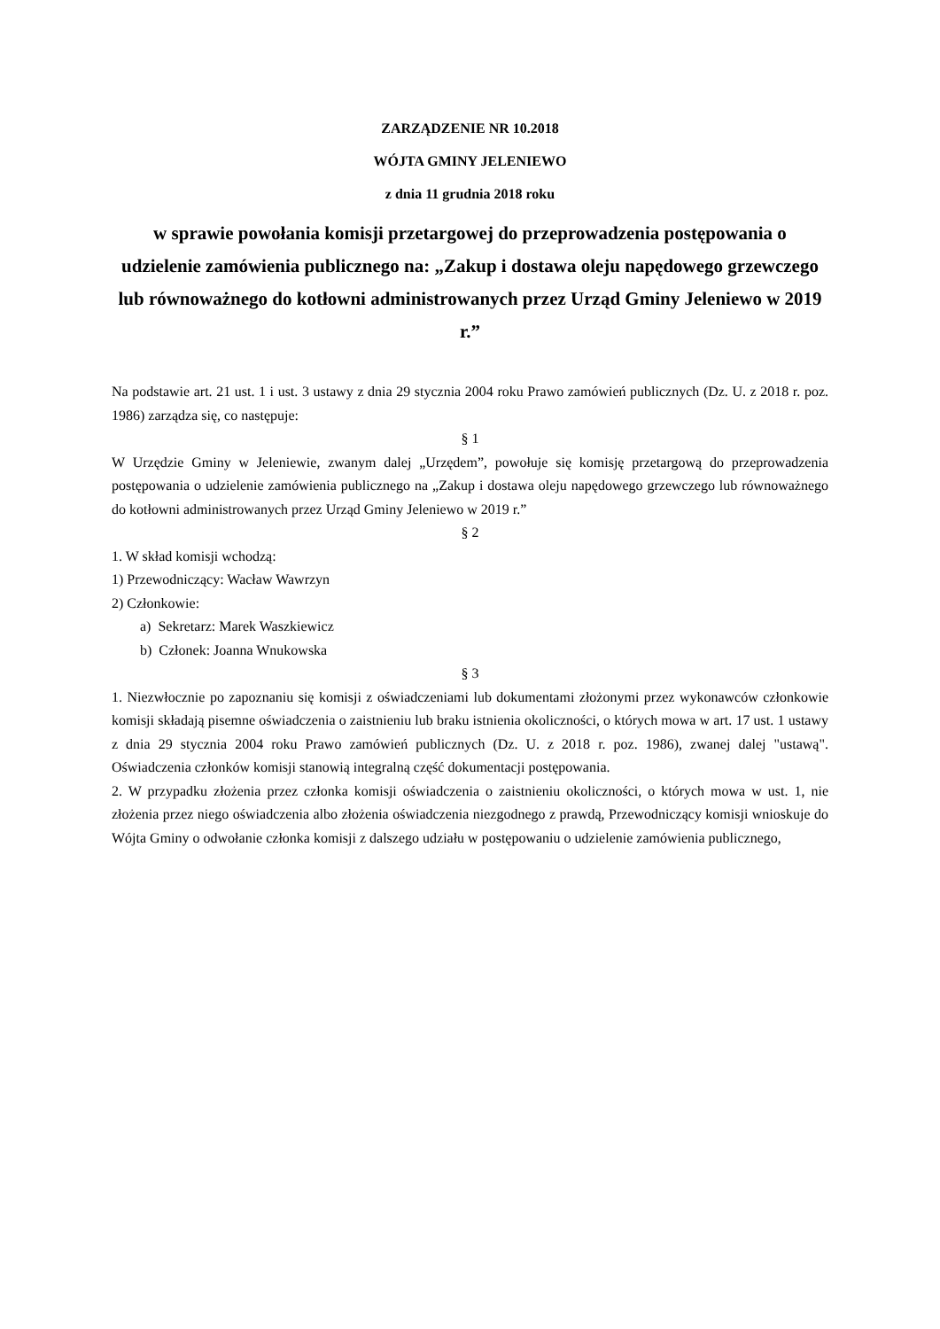ZARZĄDZENIE NR 10.2018
WÓJTA GMINY JELENIEWO
z dnia 11 grudnia 2018 roku
w sprawie powołania komisji przetargowej do przeprowadzenia postępowania o udzielenie zamówienia publicznego na: „Zakup i dostawa oleju napędowego grzewczego lub równoważnego do kotłowni administrowanych przez Urząd Gminy Jeleniewo w 2019 r.”
Na podstawie art. 21 ust. 1 i ust. 3 ustawy z dnia 29 stycznia 2004 roku Prawo zamówień publicznych (Dz. U. z 2018 r. poz. 1986) zarządza się, co następuje:
§ 1
W Urzędzie Gminy w Jeleniewie, zwanym dalej „Urzędem”, powołuje się komisję przetargową do przeprowadzenia postępowania o udzielenie zamówienia publicznego na „Zakup i dostawa oleju napędowego grzewczego lub równoważnego do kotłowni administrowanych przez Urząd Gminy Jeleniewo w 2019 r.”
§ 2
1. W skład komisji wchodzą:
1) Przewodniczący: Wacław Wawrzyn
2) Członkowie:
a) Sekretarz: Marek Waszkiewicz
b) Członek: Joanna Wnukowska
§ 3
1. Niezwłocznie po zapoznaniu się komisji z oświadczeniami lub dokumentami złożonymi przez wykonawców członkowie komisji składają pisemne oświadczenia o zaistnieniu lub braku istnienia okoliczności, o których mowa w art. 17 ust. 1 ustawy z dnia 29 stycznia 2004 roku Prawo zamówień publicznych (Dz. U. z 2018 r. poz. 1986), zwanej dalej "ustawą". Oświadczenia członków komisji stanowią integralną część dokumentacji postępowania.
2. W przypadku złożenia przez członka komisji oświadczenia o zaistnieniu okoliczności, o których mowa w ust. 1, nie złożenia przez niego oświadczenia albo złożenia oświadczenia niezgodnego z prawdą, Przewodniczący komisji wnioskuje do Wójta Gminy o odwołanie członka komisji z dalszego udziału w postępowaniu o udzielenie zamówienia publicznego,